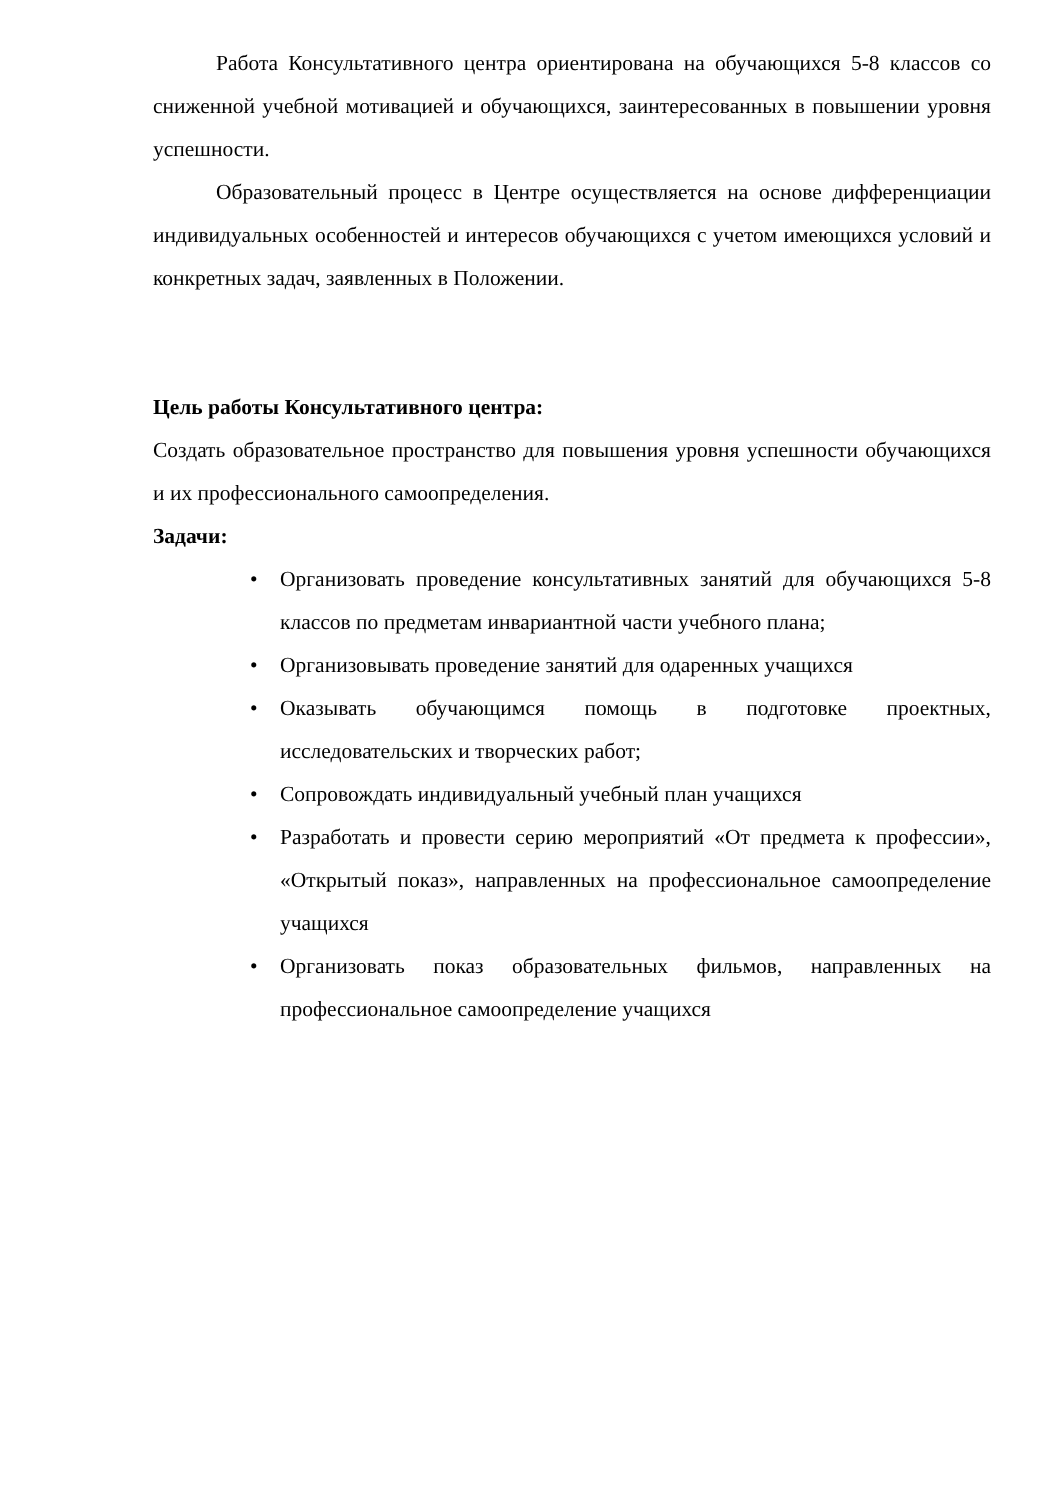Работа Консультативного центра ориентирована на обучающихся 5-8 классов со сниженной учебной мотивацией и обучающихся, заинтересованных в повышении уровня успешности.
Образовательный процесс в Центре осуществляется на основе дифференциации индивидуальных особенностей и интересов обучающихся с учетом имеющихся условий и конкретных задач, заявленных в Положении.
Цель работы Консультативного центра:
Создать образовательное пространство для повышения уровня успешности обучающихся и их профессионального самоопределения.
Задачи:
• Организовать проведение консультативных занятий для обучающихся 5-8 классов по предметам инвариантной части учебного плана;
• Организовывать проведение занятий для одаренных учащихся
• Оказывать обучающимся помощь в подготовке проектных, исследовательских и творческих работ;
• Сопровождать индивидуальный учебный план учащихся
• Разработать и провести серию мероприятий «От предмета к профессии», «Открытый показ», направленных на профессиональное самоопределение учащихся
• Организовать показ образовательных фильмов, направленных на профессиональное самоопределение учащихся